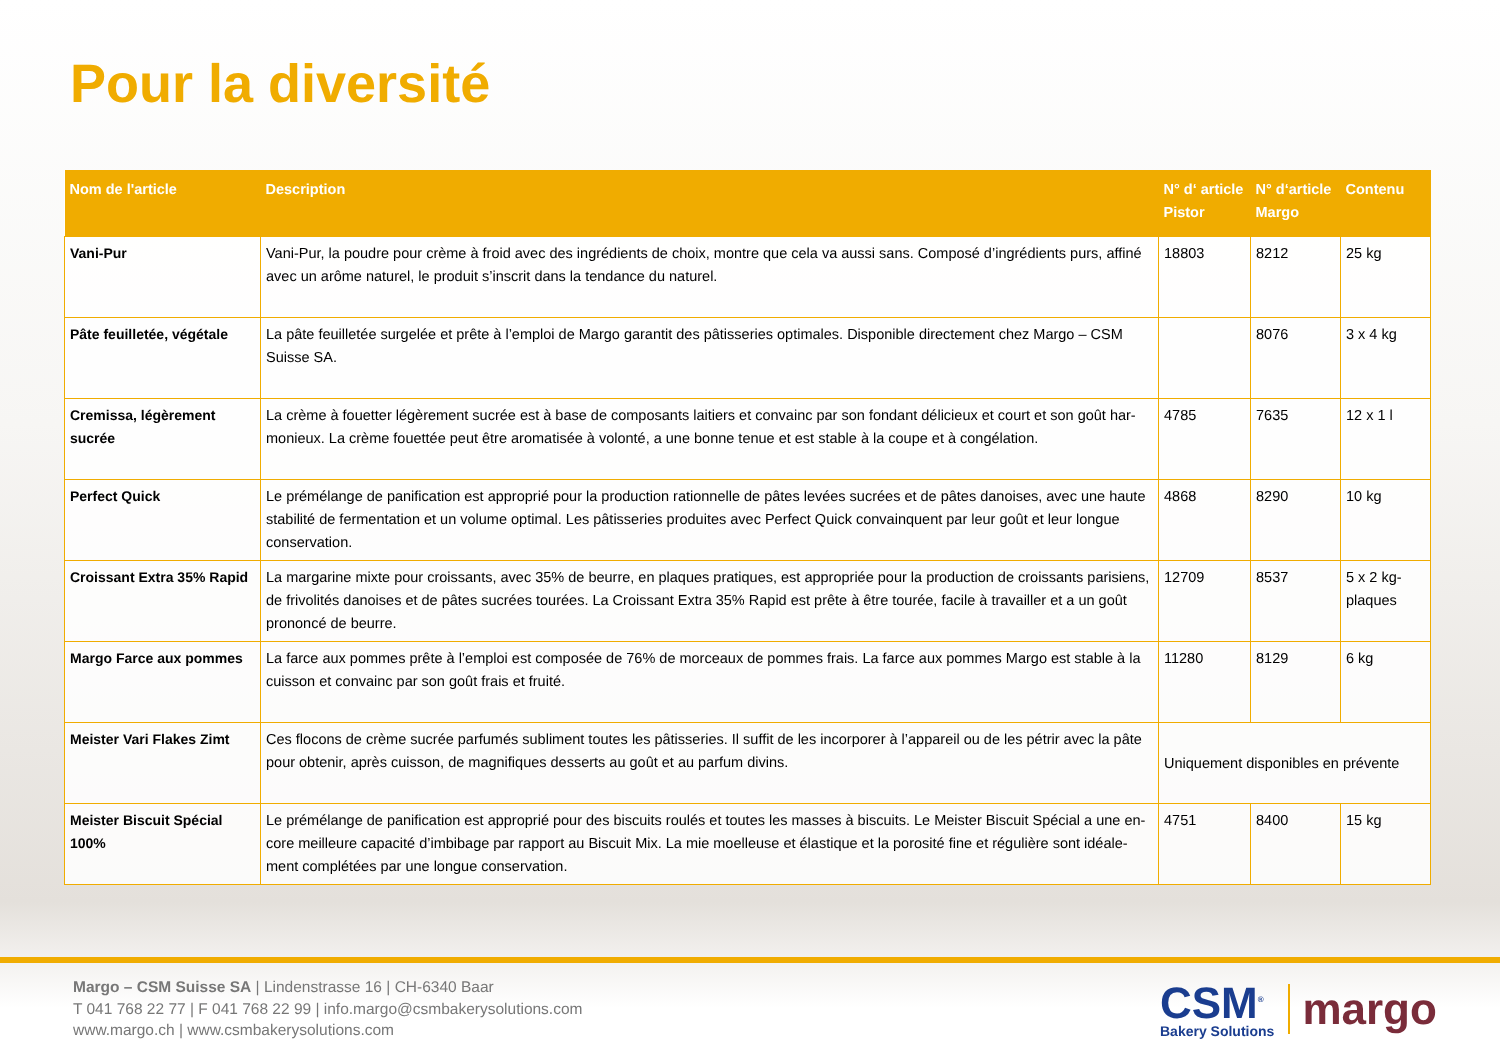Pour la diversité
| Nom de l'article | Description | N° d‘ article Pistor | N° d‘article Margo | Contenu |
| --- | --- | --- | --- | --- |
| Vani-Pur | Vani-Pur, la poudre pour crème à froid avec des ingrédients de choix, montre que cela va aussi sans. Composé d’ingrédients purs, affiné avec un arôme naturel, le produit s’inscrit dans la tendance du naturel. | 18803 | 8212 | 25 kg |
| Pâte feuilletée, végétale | La pâte feuilletée surgelée et prête à l’emploi de Margo garantit des pâtisseries optimales. Disponible directement chez Margo – CSM Suisse SA. | | 8076 | 3 x 4 kg |
| Cremissa, légèrement sucrée | La crème à fouetter légèrement sucrée est à base de composants laitiers et convainc par son fondant délicieux et court et son goût har-monieux. La crème fouettée peut être aromatisée à volonté, a une bonne tenue et est stable à la coupe et à congélation. | 4785 | 7635 | 12 x 1 l |
| Perfect Quick | Le prémélange de panification est approprié pour la production rationnelle de pâtes levées sucrées et de pâtes danoises, avec une haute stabilité de fermentation et un volume optimal. Les pâtisseries produites avec Perfect Quick convainquent par leur goût et leur longue conservation. | 4868 | 8290 | 10 kg |
| Croissant Extra 35% Rapid | La margarine mixte pour croissants, avec 35% de beurre, en plaques pratiques, est appropriée pour la production de croissants parisiens, de frivolités danoises et de pâtes sucrées tourées. La Croissant Extra 35% Rapid est prête à être tourée, facile à travailler et a un goût prononcé de beurre. | 12709 | 8537 | 5 x 2 kg-plaques |
| Margo Farce aux pommes | La farce aux pommes prête à l’emploi est composée de 76% de morceaux de pommes frais. La farce aux pommes Margo est stable à la cuisson et convainc par son goût frais et fruité. | 11280 | 8129 | 6 kg |
| Meister Vari Flakes Zimt | Ces flocons de crème sucrée parfumés subliment toutes les pâtisseries. Il suffit de les incorporer à l’appareil ou de les pétrir avec la pâte pour obtenir, après cuisson, de magnifiques desserts au goût et au parfum divins. | Uniquement disponibles en prévente | | |
| Meister Biscuit Spécial 100% | Le prémélange de panification est approprié pour des biscuits roulés et toutes les masses à biscuits. Le Meister Biscuit Spécial a une en-core meilleure capacité d’imbibage par rapport au Biscuit Mix. La mie moelleuse et élastique et la porosité fine et régulière sont idéale-ment complétées par une longue conservation. | 4751 | 8400 | 15 kg |
Margo – CSM Suisse SA | Lindenstrasse 16 | CH-6340 Baar
T 041 768 22 77 | F 041 768 22 99 | info.margo@csmbakerysolutions.com
www.margo.ch | www.csmbakerysolutions.com
CSM<sup>®</sup>
Bakery Solutions
margo